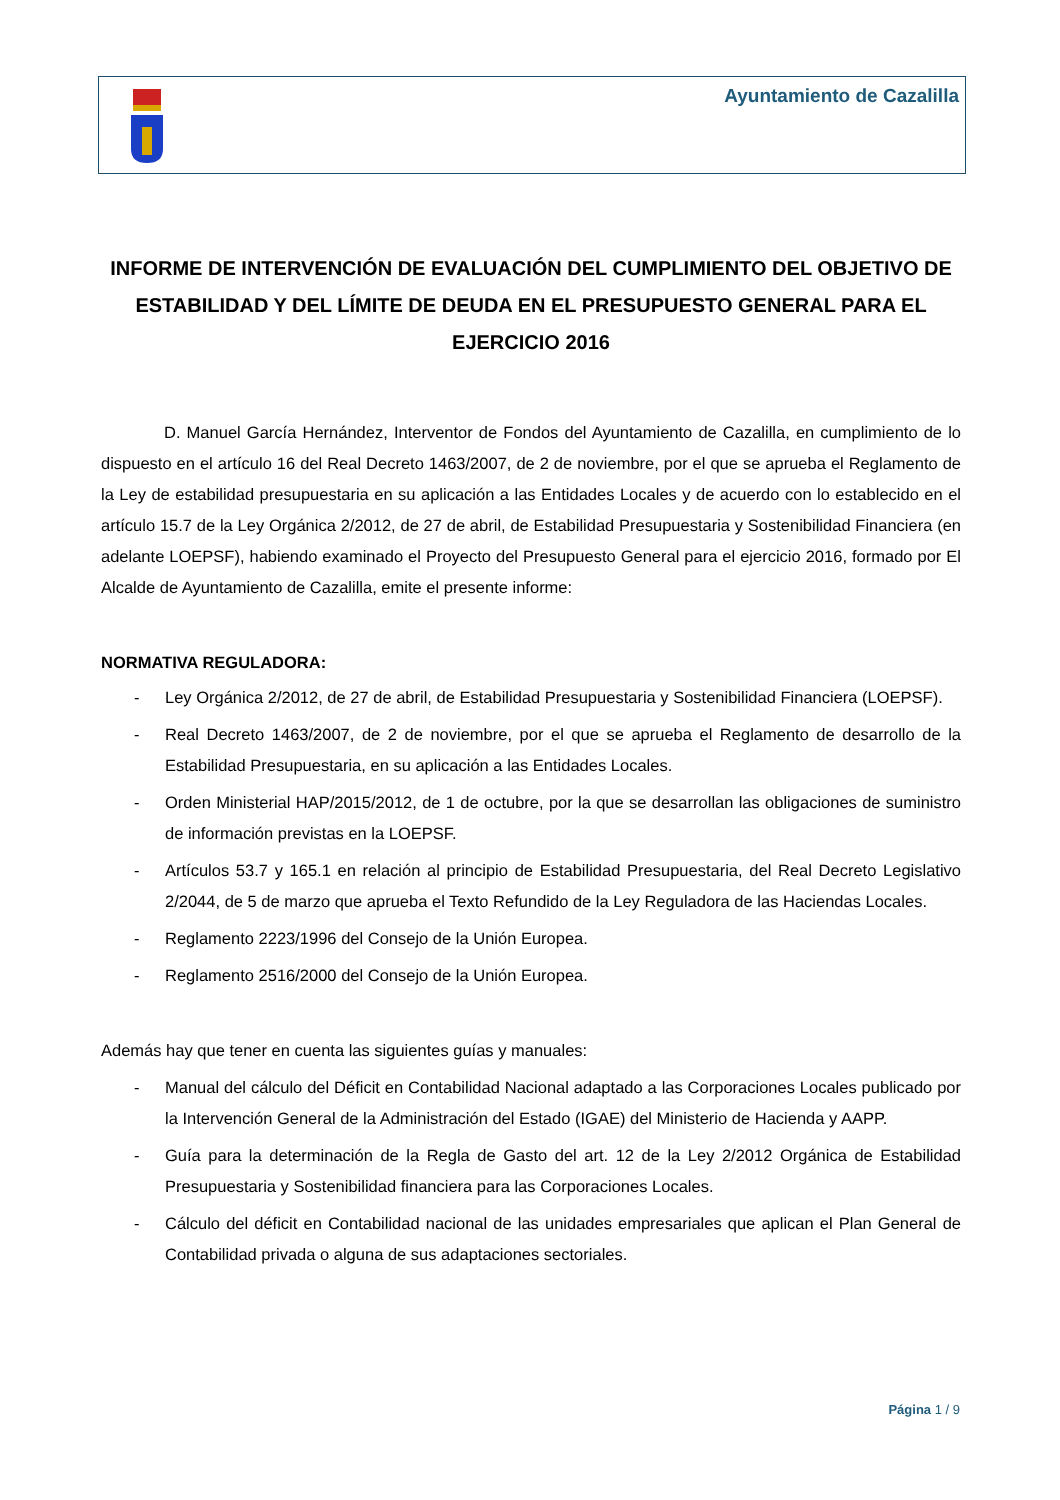Ayuntamiento de Cazalilla
INFORME DE INTERVENCIÓN DE EVALUACIÓN DEL CUMPLIMIENTO DEL OBJETIVO DE ESTABILIDAD Y DEL LÍMITE DE DEUDA EN EL PRESUPUESTO GENERAL PARA EL EJERCICIO 2016
D. Manuel García Hernández, Interventor de Fondos del Ayuntamiento de Cazalilla, en cumplimiento de lo dispuesto en el artículo 16 del Real Decreto 1463/2007, de 2 de noviembre, por el que se aprueba el Reglamento de la Ley de estabilidad presupuestaria en su aplicación a las Entidades Locales y de acuerdo con lo establecido en el artículo 15.7 de la Ley Orgánica 2/2012, de 27 de abril, de Estabilidad Presupuestaria y Sostenibilidad Financiera (en adelante LOEPSF), habiendo examinado el Proyecto del Presupuesto General para el ejercicio 2016, formado por El Alcalde de Ayuntamiento de Cazalilla, emite el presente informe:
NORMATIVA REGULADORA:
- Ley Orgánica 2/2012, de 27 de abril, de Estabilidad Presupuestaria y Sostenibilidad Financiera (LOEPSF).
- Real Decreto 1463/2007, de 2 de noviembre, por el que se aprueba el Reglamento de desarrollo de la Estabilidad Presupuestaria, en su aplicación a las Entidades Locales.
- Orden Ministerial HAP/2015/2012, de 1 de octubre, por la que se desarrollan las obligaciones de suministro de información previstas en la LOEPSF.
- Artículos 53.7 y 165.1 en relación al principio de Estabilidad Presupuestaria, del Real Decreto Legislativo 2/2044, de 5 de marzo que aprueba el Texto Refundido de la Ley Reguladora de las Haciendas Locales.
- Reglamento 2223/1996 del Consejo de la Unión Europea.
- Reglamento 2516/2000 del Consejo de la Unión Europea.
Además hay que tener en cuenta las siguientes guías y manuales:
- Manual del cálculo del Déficit en Contabilidad Nacional adaptado a las Corporaciones Locales publicado por la Intervención General de la Administración del Estado (IGAE) del Ministerio de Hacienda y AAPP.
- Guía para la determinación de la Regla de Gasto del art. 12 de la Ley 2/2012 Orgánica de Estabilidad Presupuestaria y Sostenibilidad financiera para las Corporaciones Locales.
- Cálculo del déficit en Contabilidad nacional de las unidades empresariales que aplican el Plan General de Contabilidad privada o alguna de sus adaptaciones sectoriales.
Página 1 / 9